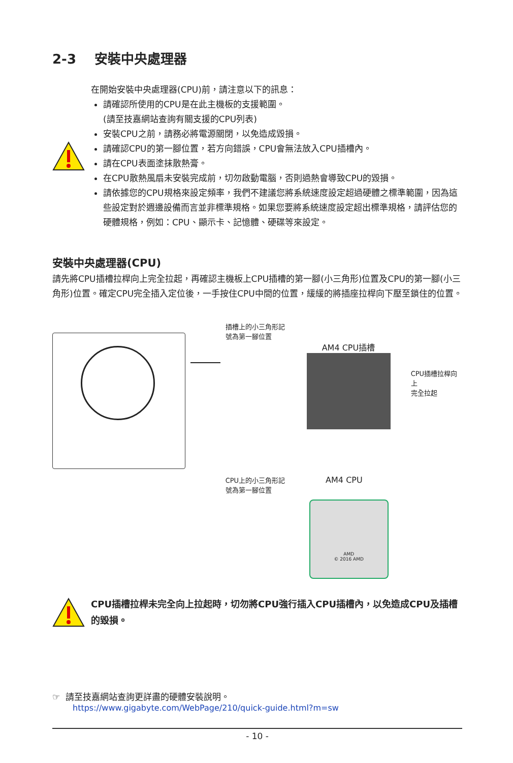2-3 安裝中央處理器
在開始安裝中央處理器(CPU)前，請注意以下的訊息：
請確認所使用的CPU是在此主機板的支援範圍。
(請至技嘉網站查詢有關支援的CPU列表)
安裝CPU之前，請務必將電源關閉，以免造成毀損。
請確認CPU的第一腳位置，若方向錯誤，CPU會無法放入CPU插槽內。
請在CPU表面塗抹散熱膏。
在CPU散熱風扇未安裝完成前，切勿啟動電腦，否則過熱會導致CPU的毀損。
請依據您的CPU規格來設定頻率，我們不建議您將系統速度設定超過硬體之標準範圍，因為這些設定對於週邊設備而言並非標準規格。如果您要將系統速度設定超出標準規格，請評估您的硬體規格，例如：CPU、顯示卡、記憶體、硬碟等來設定。
安裝中央處理器(CPU)
請先將CPU插槽拉桿向上完全拉起，再確認主機板上CPU插槽的第一腳(小三角形)位置及CPU的第一腳(小三角形)位置。確定CPU完全插入定位後，一手按住CPU中間的位置，緩緩的將插座拉桿向下壓至鎖住的位置。
插槽上的小三角形記
號為第一腳位置
AM4 CPU插槽
CPU插槽拉桿向上
完全拉起
CPU上的小三角形記
號為第一腳位置
AM4 CPU
AMD
© 2016 AMD
CPU插槽拉桿未完全向上拉起時，切勿將CPU強行插入CPU插槽內，以免造成CPU及插槽的毀損。
☞ 請至技嘉網站查詢更詳盡的硬體安裝說明。
https://www.gigabyte.com/WebPage/210/quick-guide.html?m=sw
- 10 -